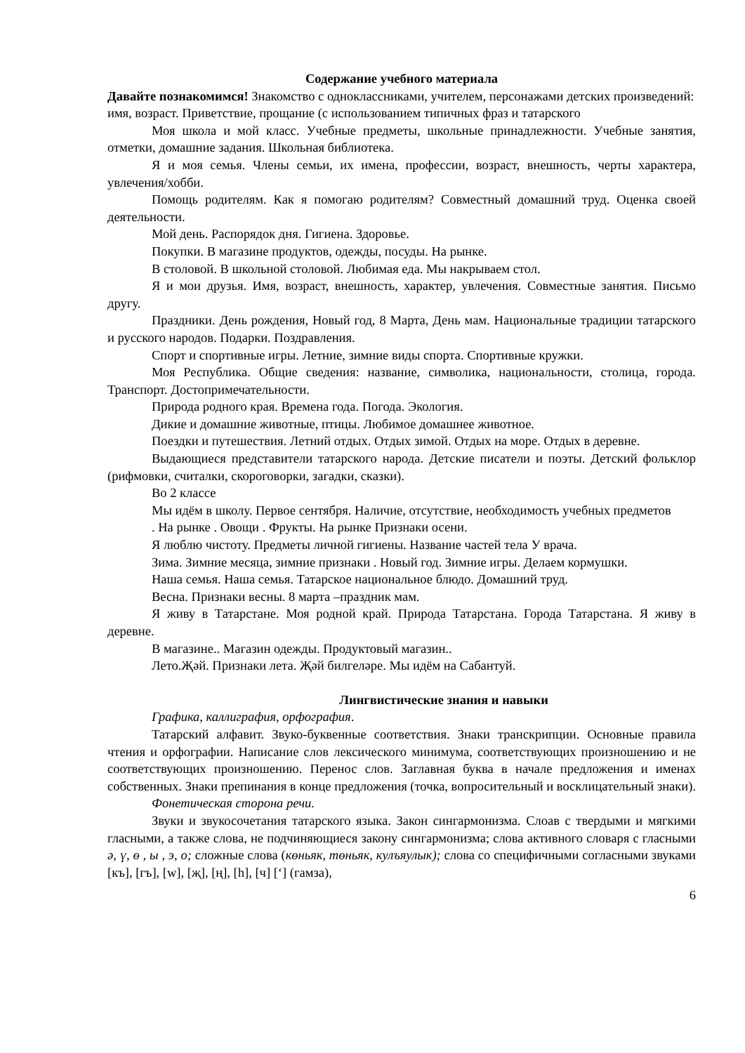Содержание учебного материала
Давайте познакомимся! Знакомство с одноклассниками, учителем, персонажами детских произведений: имя, возраст. Приветствие, прощание (с использованием типичных фраз и татарского
Моя школа и мой класс. Учебные предметы, школьные принадлежности. Учебные занятия, отметки, домашние задания. Школьная библиотека.
Я и моя семья. Члены семьи, их имена, профессии, возраст, внешность, черты характера, увлечения/хобби.
Помощь родителям. Как я помогаю родителям? Совместный домашний труд. Оценка своей деятельности.
Мой день. Распорядок дня. Гигиена. Здоровье.
Покупки. В магазине продуктов, одежды, посуды. На рынке.
В столовой. В школьной столовой. Любимая еда. Мы накрываем стол.
Я и мои друзья. Имя, возраст, внешность, характер, увлечения. Совместные занятия. Письмо другу.
Праздники. День рождения, Новый год, 8 Марта, День мам. Национальные традиции татарского и русского народов. Подарки. Поздравления.
Спорт и спортивные игры. Летние, зимние виды спорта. Спортивные кружки.
Моя Республика. Общие сведения: название, символика, национальности, столица, города. Транспорт. Достопримечательности.
Природа родного края. Времена года. Погода. Экология.
Дикие и домашние животные, птицы. Любимое домашнее животное.
Поездки и путешествия. Летний отдых. Отдых зимой. Отдых на море. Отдых в деревне.
Выдающиеся представители татарского народа. Детские писатели и поэты. Детский фольклор (рифмовки, считалки, скороговорки, загадки, сказки).
Во 2 классе
Мы идём в школу. Первое сентября. Наличие, отсутствие, необходимость учебных предметов
. На рынке . Овощи . Фрукты. На рынке Признаки осени.
Я люблю чистоту. Предметы личной гигиены. Название частей тела У врача.
Зима. Зимние месяца, зимние признаки . Новый год. Зимние игры. Делаем кормушки.
Наша семья. Наша семья. Татарское национальное блюдо. Домашний труд.
Весна. Признаки весны. 8 марта –праздник мам.
Я живу в Татарстане. Моя родной край. Природа Татарстана. Города Татарстана. Я живу в деревне.
В магазине.. Магазин одежды. Продуктовый магазин..
Лето.Җәй. Признаки лета. Җәй билгеләре. Мы идём на Сабантуй.
Лингвистические знания и навыки
Графика, каллиграфия, орфография.
Татарский алфавит. Звуко-буквенные соответствия. Знаки транскрипции. Основные правила чтения и орфографии. Написание слов лексического минимума, соответствующих произношению и не соответствующих произношению. Перенос слов. Заглавная буква в начале предложения и именах собственных. Знаки препинания в конце предложения (точка, вопросительный и восклицательный знаки).
Фонетическая сторона речи.
Звуки и звукосочетания татарского языка. Закон сингармонизма. Слоав с твердыми и мягкими гласными, а также слова, не подчиняющиеся закону сингармонизма; слова активного словаря с гласными ә, ү, ө , ы , э, о; сложные слова (көньяк, төньяк, кулъяулык); слова со специфичными согласными звуками [къ], [гъ], [w], [җ], [ң], [һ], [ч] [‘] (гамза),
6